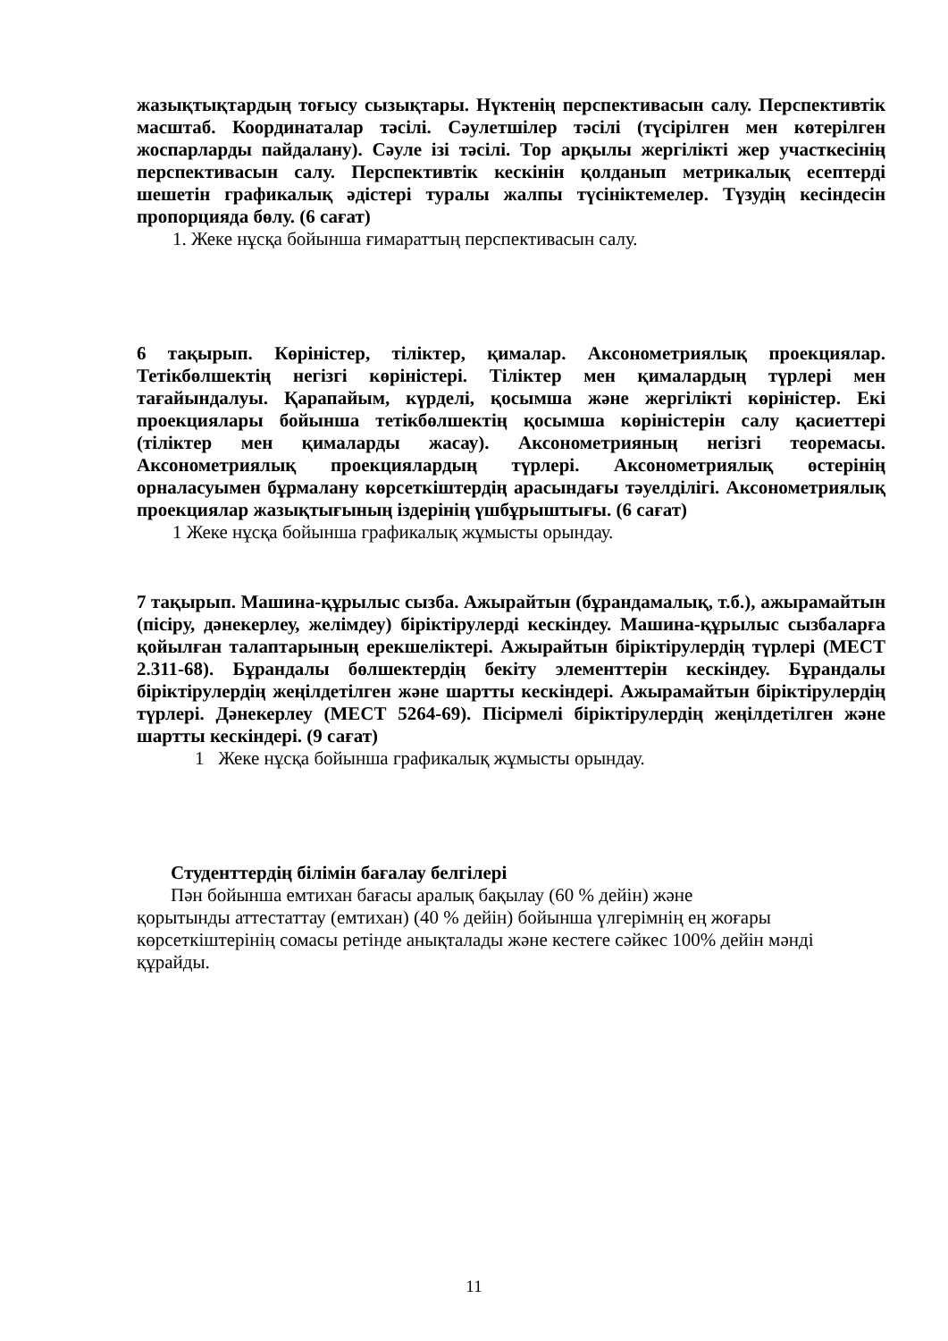жазықтықтардың тоғысу сызықтары. Нүктенің перспективасын салу. Перспективтік масштаб. Координаталар тәсілі. Сәулетшілер тәсілі (түсірілген мен көтерілген жоспарларды пайдалану). Сәуле ізі тәсілі. Тор арқылы жергілікті жер участкесінің перспективасын салу. Перспективтік кескінін қолданып метрикалық есептерді шешетін графикалық әдістері туралы жалпы түсініктемелер. Түзудің кесіндесін пропорцияда бөлу. (6 сағат)
1. Жеке нұсқа бойынша ғимараттың перспективасын салу.
6 тақырып. Көріністер, тіліктер, қималар. Аксонометриялық проекциялар. Тетікбөлшектің негізгі көріністері. Тіліктер мен қималардың түрлері мен тағайындалуы. Қарапайым, күрделі, қосымша және жергілікті көріністер. Екі проекциялары бойынша тетікбөлшектің қосымша көріністерін салу қасиеттері (тіліктер мен қималарды жасау). Аксонометрияның негізгі теоремасы. Аксонометриялық проекциялардың түрлері. Аксонометриялық өстерінің орналасуымен бұрмалану көрсеткіштердің арасындағы тәуелділігі. Аксонометриялық проекциялар жазықтығының іздерінің үшбұрыштығы. (6 сағат)
1 Жеке нұсқа бойынша графикалық жұмысты орындау.
7 тақырып. Машина-құрылыс сызба. Ажырайтын (бұрандамалық, т.б.), ажырамайтын (пісіру, дәнекерлеу, желімдеу) біріктірулерді кескіндеу. Машина-құрылыс сызбаларға қойылған талаптарының ерекшеліктері. Ажырайтын біріктірулердің түрлері (МЕСТ 2.311-68). Бұрандалы бөлшектердің бекіту элементтерін кескіндеу. Бұрандалы біріктірулердің жеңілдетілген және шартты кескіндері. Ажырамайтын біріктірулердің түрлері. Дәнекерлеу (МЕСТ 5264-69). Пісірмелі біріктірулердің жеңілдетілген және шартты кескіндері. (9 сағат)
1 Жеке нұсқа бойынша графикалық жұмысты орындау.
Студенттердің білімін бағалау белгілері
Пән бойынша емтихан бағасы аралық бақылау (60 % дейін) және
қорытынды аттестаттау (емтихан) (40 % дейін) бойынша үлгерімнің ең жоғары көрсеткіштерінің сомасы ретінде анықталады және кестеге сәйкес 100% дейін мәнді құрайды.
11